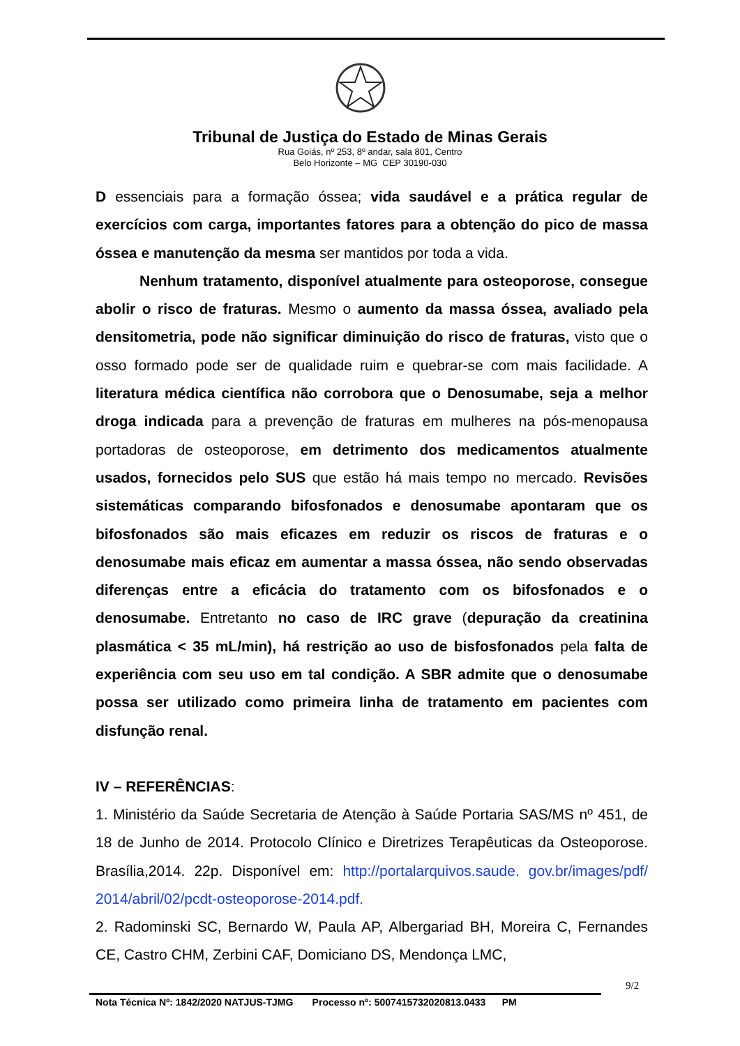Tribunal de Justiça do Estado de Minas Gerais
Rua Goiás, nº 253, 8º andar, sala 801, Centro
Belo Horizonte – MG CEP 30190-030
D essenciais para a formação óssea; vida saudável e a prática regular de exercícios com carga, importantes fatores para a obtenção do pico de massa óssea e manutenção da mesma ser mantidos por toda a vida.
Nenhum tratamento, disponível atualmente para osteoporose, consegue abolir o risco de fraturas. Mesmo o aumento da massa óssea, avaliado pela densitometria, pode não significar diminuição do risco de fraturas, visto que o osso formado pode ser de qualidade ruim e quebrar-se com mais facilidade. A literatura médica científica não corrobora que o Denosumabe, seja a melhor droga indicada para a prevenção de fraturas em mulheres na pós-menopausa portadoras de osteoporose, em detrimento dos medicamentos atualmente usados, fornecidos pelo SUS que estão há mais tempo no mercado. Revisões sistemáticas comparando bifosfonados e denosumabe apontaram que os bifosfonados são mais eficazes em reduzir os riscos de fraturas e o denosumabe mais eficaz em aumentar a massa óssea, não sendo observadas diferenças entre a eficácia do tratamento com os bifosfonados e o denosumabe. Entretanto no caso de IRC grave (depuração da creatinina plasmática < 35 mL/min), há restrição ao uso de bisfosfonados pela falta de experiência com seu uso em tal condição. A SBR admite que o denosumabe possa ser utilizado como primeira linha de tratamento em pacientes com disfunção renal.
IV – REFERÊNCIAS:
1. Ministério da Saúde Secretaria de Atenção à Saúde Portaria SAS/MS nº 451, de 18 de Junho de 2014. Protocolo Clínico e Diretrizes Terapêuticas da Osteoporose. Brasília,2014. 22p. Disponível em: http://portalarquivos.saude. gov.br/images/pdf/ 2014/abril/02/pcdt-osteoporose-2014.pdf.
2. Radominski SC, Bernardo W, Paula AP, Albergariad BH, Moreira C, Fernandes CE, Castro CHM, Zerbini CAF, Domiciano DS, Mendonça LMC,
9/2
Nota Técnica Nº: 1842/2020 NATJUS-TJMG Processo nº: 5007415732020813.0433 PM